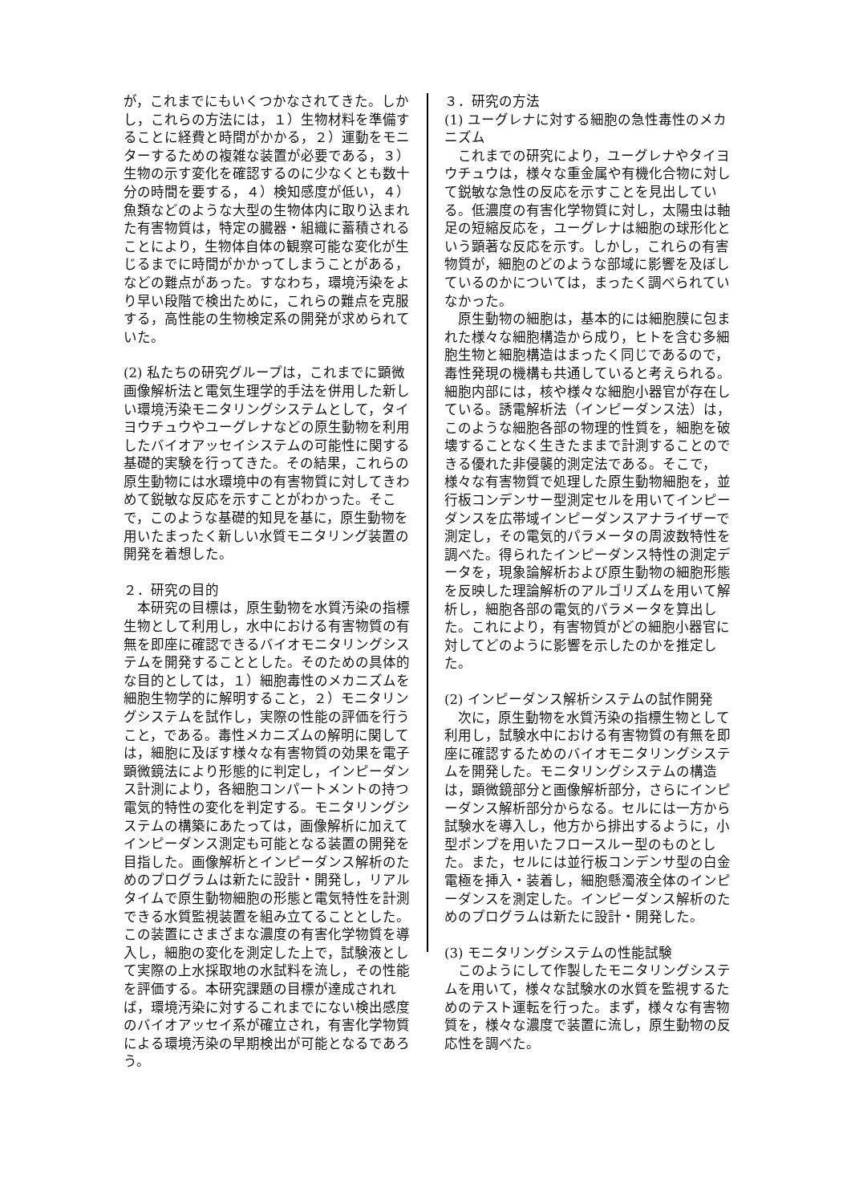が，これまでにもいくつかなされてきた。しかし，これらの方法には，１）生物材料を準備することに経費と時間がかかる，２）運動をモニターするための複雑な装置が必要である，３）生物の示す変化を確認するのに少なくとも数十分の時間を要する，４）検知感度が低い，４）魚類などのような大型の生物体内に取り込まれた有害物質は，特定の臓器・組織に蓄積されることにより，生物体自体の観察可能な変化が生じるまでに時間がかかってしまうことがある，などの難点があった。すなわち，環境汚染をより早い段階で検出ために，これらの難点を克服する，高性能の生物検定系の開発が求められていた。
(2) 私たちの研究グループは，これまでに顕微画像解析法と電気生理学的手法を併用した新しい環境汚染モニタリングシステムとして，タイヨウチュウやユーグレナなどの原生動物を利用したバイオアッセイシステムの可能性に関する基礎的実験を行ってきた。その結果，これらの原生動物には水環境中の有害物質に対してきわめて鋭敏な反応を示すことがわかった。そこで，このような基礎的知見を基に，原生動物を用いたまったく新しい水質モニタリング装置の開発を着想した。
２．研究の目的
　本研究の目標は，原生動物を水質汚染の指標生物として利用し，水中における有害物質の有無を即座に確認できるバイオモニタリングシステムを開発することとした。そのための具体的な目的としては，１）細胞毒性のメカニズムを細胞生物学的に解明すること，２）モニタリングシステムを試作し，実際の性能の評価を行うこと，である。毒性メカニズムの解明に関しては，細胞に及ぼす様々な有害物質の効果を電子顕微鏡法により形態的に判定し，インピーダンス計測により，各細胞コンパートメントの持つ電気的特性の変化を判定する。モニタリングシステムの構築にあたっては，画像解析に加えてインピーダンス測定も可能となる装置の開発を目指した。画像解析とインピーダンス解析のためのプログラムは新たに設計・開発し，リアルタイムで原生動物細胞の形態と電気特性を計測できる水質監視装置を組み立てることとした。この装置にさまざまな濃度の有害化学物質を導入し，細胞の変化を測定した上で，試験液として実際の上水採取地の水試料を流し，その性能を評価する。本研究課題の目標が達成されれば，環境汚染に対するこれまでにない検出感度のバイオアッセイ系が確立され，有害化学物質による環境汚染の早期検出が可能となるであろう。
３．研究の方法
(1) ユーグレナに対する細胞の急性毒性のメカニズム
　これまでの研究により，ユーグレナやタイヨウチュウは，様々な重金属や有機化合物に対して鋭敏な急性の反応を示すことを見出している。低濃度の有害化学物質に対し，太陽虫は軸足の短縮反応を，ユーグレナは細胞の球形化という顕著な反応を示す。しかし，これらの有害物質が，細胞のどのような部域に影響を及ぼしているのかについては，まったく調べられていなかった。
　原生動物の細胞は，基本的には細胞膜に包まれた様々な細胞構造から成り，ヒトを含む多細胞生物と細胞構造はまったく同じであるので，毒性発現の機構も共通していると考えられる。細胞内部には，核や様々な細胞小器官が存在している。誘電解析法（インピーダンス法）は，このような細胞各部の物理的性質を，細胞を破壊することなく生きたままで計測することのできる優れた非侵襲的測定法である。そこで，様々な有害物質で処理した原生動物細胞を，並行板コンデンサー型測定セルを用いてインピーダンスを広帯域インピーダンスアナライザーで測定し，その電気的パラメータの周波数特性を調べた。得られたインピーダンス特性の測定データを，現象論解析および原生動物の細胞形態を反映した理論解析のアルゴリズムを用いて解析し，細胞各部の電気的パラメータを算出した。これにより，有害物質がどの細胞小器官に対してどのように影響を示したのかを推定した。
(2) インピーダンス解析システムの試作開発
　次に，原生動物を水質汚染の指標生物として利用し，試験水中における有害物質の有無を即座に確認するためのバイオモニタリングシステムを開発した。モニタリングシステムの構造は，顕微鏡部分と画像解析部分，さらにインピーダンス解析部分からなる。セルには一方から試験水を導入し，他方から排出するように，小型ポンプを用いたフロースルー型のものとした。また，セルには並行板コンデンサ型の白金電極を挿入・装着し，細胞懸濁液全体のインピーダンスを測定した。インピーダンス解析のためのプログラムは新たに設計・開発した。
(3) モニタリングシステムの性能試験
　このようにして作製したモニタリングシステムを用いて，様々な試験水の水質を監視するためのテスト運転を行った。まず，様々な有害物質を，様々な濃度で装置に流し，原生動物の反応性を調べた。